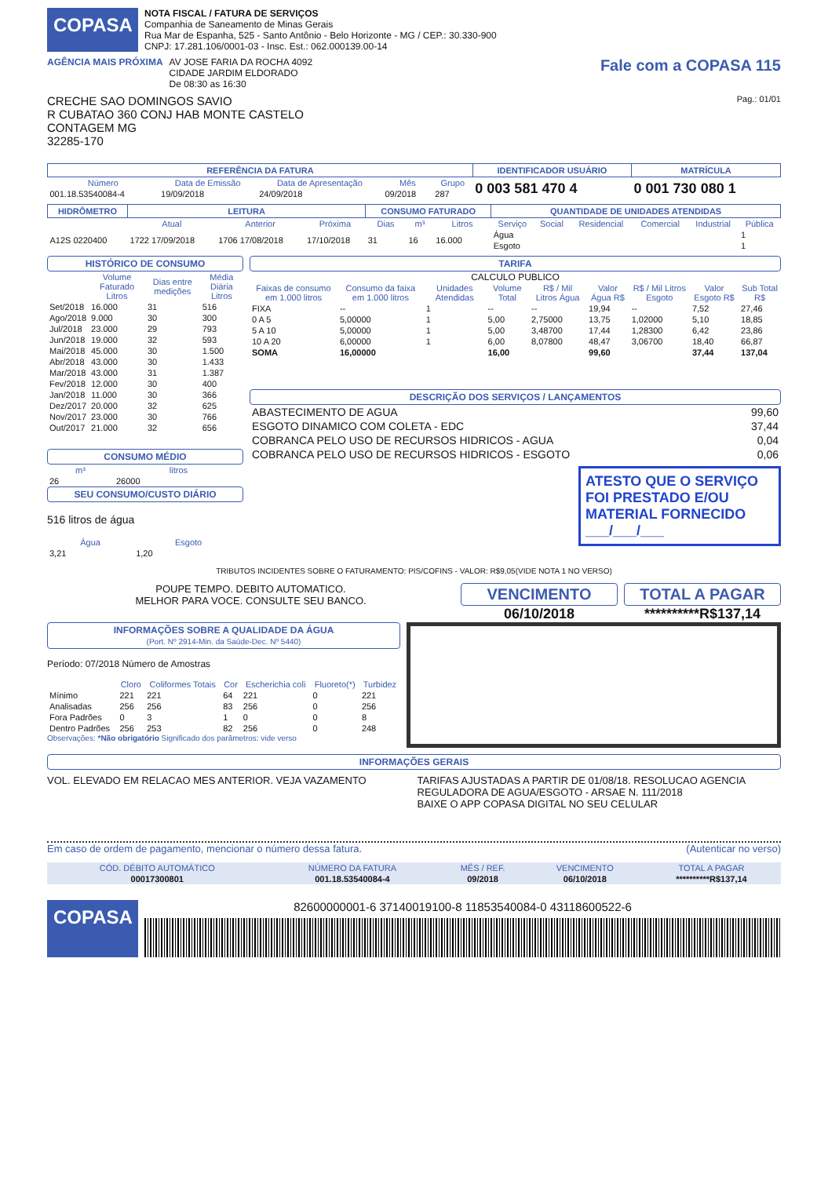COPASA
NOTA FISCAL / FATURA DE SERVIÇOS
Companhia de Saneamento de Minas Gerais
Rua Mar de Espanha, 525 - Santo Antônio - Belo Horizonte - MG / CEP.: 30.330-900
CNPJ: 17.281.106/0001-03 - Insc. Est.: 062.000139.00-14
AGÊNCIA MAIS PRÓXIMA AV JOSE FARIA DA ROCHA 4092
CIDADE JARDIM ELDORADO
De 08:30 as 16:30
Fale com a COPASA 115
CRECHE SAO DOMINGOS SAVIO Pag.: 01/01
R CUBATAO 360 CONJ HAB MONTE CASTELO
CONTAGEM MG
32285-170
| REFERÊNCIA DA FATURA | | | | | IDENTIFICADOR USUÁRIO | MATRÍCULA |
| --- | --- | --- | --- | --- | --- | --- |
| Número | Data de Emissão | Data de Apresentação | Mês | Grupo | 0 003 581 470 4 | 0 001 730 080 1 |
| 001.18.53540084-4 | 19/09/2018 | 24/09/2018 | 09/2018 | 287 | | |
| HIDRÔMETRO | LEITURA | | | CONSUMO FATURADO | | | QUANTIDADE DE UNIDADES ATENDIDAS | | | | | |
| --- | --- | --- | --- | --- | --- | --- | --- | --- | --- | --- | --- | --- |
| | Atual | Anterior | Próxima | Dias | m³ | Litros | Serviço | Social | Residencial | Comercial | Industrial | Pública |
| A12S 0220400 | 1722 17/09/2018 | 1706 17/08/2018 | 17/10/2018 | 31 | 16 | 16.000 | Água | | | | | 1 |
| | | | | | | | Esgoto | | | | | 1 |
HISTÓRICO DE CONSUMO
| | Volume Faturado Litros | Dias entre medições | Média Diária Litros |
| --- | --- | --- | --- |
| Set/2018 | 16.000 | 31 | 516 |
| Ago/2018 | 9.000 | 30 | 300 |
| Jul/2018 | 23.000 | 29 | 793 |
| Jun/2018 | 19.000 | 32 | 593 |
| Mai/2018 | 45.000 | 30 | 1.500 |
| Abr/2018 | 43.000 | 30 | 1.433 |
| Mar/2018 | 43.000 | 31 | 1.387 |
| Fev/2018 | 12.000 | 30 | 400 |
| Jan/2018 | 11.000 | 30 | 366 |
| Dez/2017 | 20.000 | 32 | 625 |
| Nov/2017 | 23.000 | 30 | 766 |
| Out/2017 | 21.000 | 32 | 656 |
CONSUMO MÉDIO
| m³ | litros |
| --- | --- |
| 26 | 26000 |
SEU CONSUMO/CUSTO DIÁRIO
516 litros de água
| Água | Esgoto |
| --- | --- |
| 3,21 | 1,20 |
TARIFA
CALCULO PUBLICO
| Faixas de consumo em 1.000 litros | Consumo da faixa em 1.000 litros | Unidades Atendidas | Volume Total | R$ / Mil Litros Água | Valor Água R$ | R$ / Mil Litros Esgoto | Valor Esgoto R$ | Sub Total R$ |
| --- | --- | --- | --- | --- | --- | --- | --- | --- |
| FIXA | -- | 1 | -- | -- | 19,94 | -- | 7,52 | 27,46 |
| 0 A 5 | 5,00000 | 1 | 5,00 | 2,75000 | 13,75 | 1,02000 | 5,10 | 18,85 |
| 5 A 10 | 5,00000 | 1 | 5,00 | 3,48700 | 17,44 | 1,28300 | 6,42 | 23,86 |
| 10 A 20 | 6,00000 | 1 | 6,00 | 8,07800 | 48,47 | 3,06700 | 18,40 | 66,87 |
| SOMA | 16,00000 | | 16,00 | | 99,60 | | 37,44 | 137,04 |
DESCRIÇÃO DOS SERVIÇOS / LANÇAMENTOS
| ABASTECIMENTO DE AGUA | 99,60 |
| ESGOTO DINAMICO COM COLETA - EDC | 37,44 |
| COBRANCA PELO USO DE RECURSOS HIDRICOS - AGUA | 0,04 |
| COBRANCA PELO USO DE RECURSOS HIDRICOS - ESGOTO | 0,06 |
ATESTO QUE O SERVIÇO FOI PRESTADO E/OU MATERIAL FORNECIDO ___/___/___
TRIBUTOS INCIDENTES SOBRE O FATURAMENTO: PIS/COFINS - VALOR: R$9,05(VIDE NOTA 1 NO VERSO)
POUPE TEMPO. DEBITO AUTOMATICO.
MELHOR PARA VOCE. CONSULTE SEU BANCO.
VENCIMENTO
06/10/2018
TOTAL A PAGAR
**********R$137,14
INFORMAÇÕES SOBRE A QUALIDADE DA ÁGUA
(Port. Nº 2914-Min. da Saúde-Dec. Nº 5440)
Período: 07/2018 Número de Amostras
| | Cloro | Coliformes Totais | Cor | Escherichia coli | Fluoreto(*) | Turbidez |
| --- | --- | --- | --- | --- | --- | --- |
| Mínimo | 221 | 221 | 64 | 221 | 0 | 221 |
| Analisadas | 256 | 256 | 83 | 256 | 0 | 256 |
| Fora Padrões | 0 | 3 | 1 | 0 | 0 | 8 |
| Dentro Padrões | 256 | 253 | 82 | 256 | 0 | 248 |
Observações: *Não obrigatório Significado dos parâmetros: vide verso
INFORMAÇÕES GERAIS
VOL. ELEVADO EM RELACAO MES ANTERIOR. VEJA VAZAMENTO
TARIFAS AJUSTADAS A PARTIR DE 01/08/18. RESOLUCAO AGENCIA REGULADORA DE AGUA/ESGOTO - ARSAE N. 111/2018
BAIXE O APP COPASA DIGITAL NO SEU CELULAR
Em caso de ordem de pagamento, mencionar o número dessa fatura. (Autenticar no verso)
| CÓD. DÉBITO AUTOMÁTICO | NÚMERO DA FATURA | MÊS / REF. | VENCIMENTO | TOTAL A PAGAR |
| --- | --- | --- | --- | --- |
| 00017300801 | 001.18.53540084-4 | 09/2018 | 06/10/2018 | **********R$137,14 |
COPASA
82600000001-6 37140019100-8 11853540084-0 43118600522-6